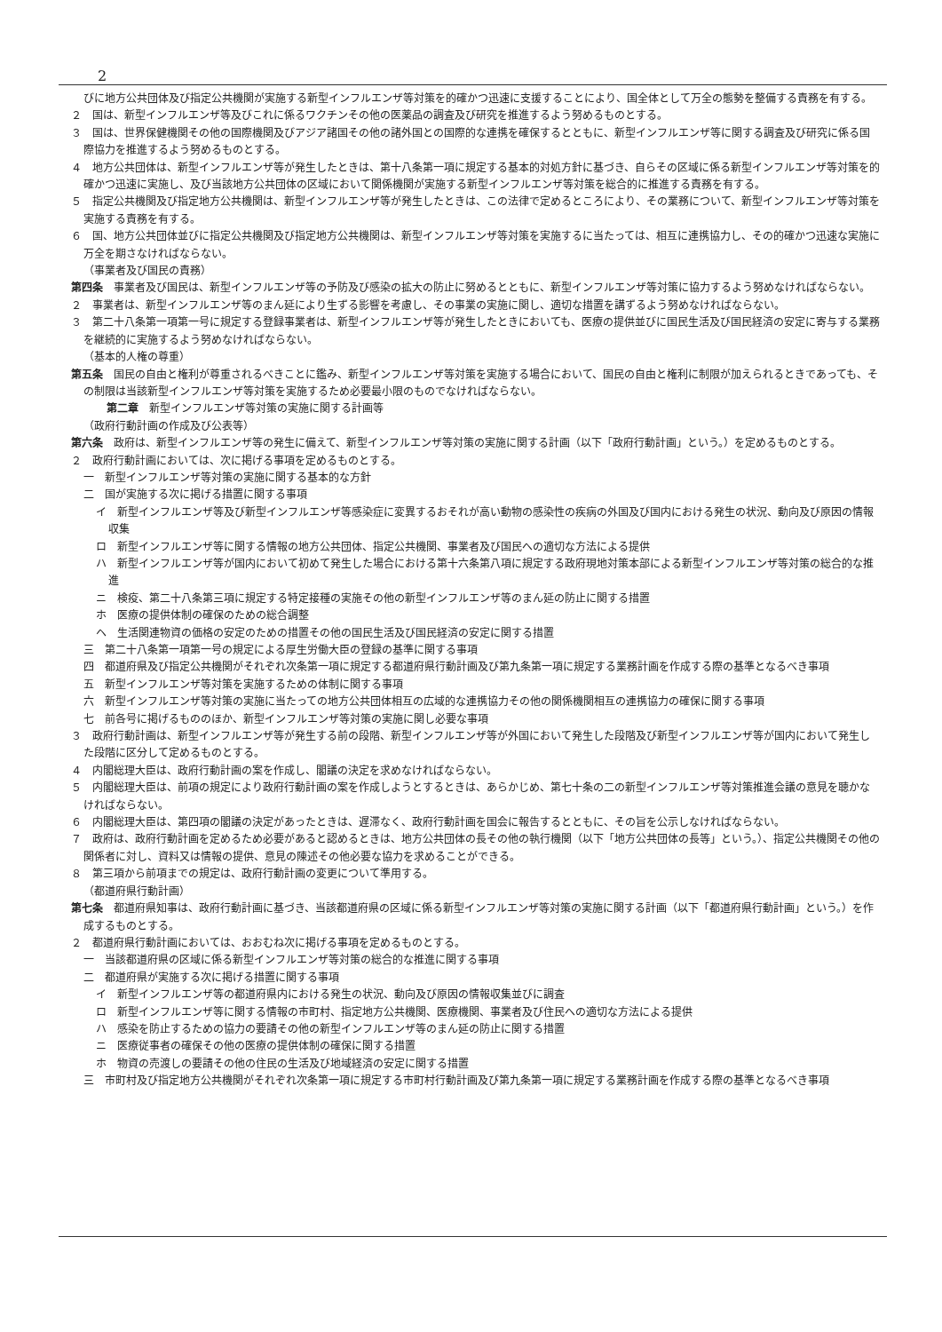2
びに地方公共団体及び指定公共機関が実施する新型インフルエンザ等対策を的確かつ迅速に支援することにより、国全体として万全の態勢を整備する責務を有する。
２　国は、新型インフルエンザ等及びこれに係るワクチンその他の医薬品の調査及び研究を推進するよう努めるものとする。
３　国は、世界保健機関その他の国際機関及びアジア諸国その他の諸外国との国際的な連携を確保するとともに、新型インフルエンザ等に関する調査及び研究に係る国際協力を推進するよう努めるものとする。
４　地方公共団体は、新型インフルエンザ等が発生したときは、第十八条第一項に規定する基本的対処方針に基づき、自らその区域に係る新型インフルエンザ等対策を的確かつ迅速に実施し、及び当該地方公共団体の区域において関係機関が実施する新型インフルエンザ等対策を総合的に推進する責務を有する。
５　指定公共機関及び指定地方公共機関は、新型インフルエンザ等が発生したときは、この法律で定めるところにより、その業務について、新型インフルエンザ等対策を実施する責務を有する。
６　国、地方公共団体並びに指定公共機関及び指定地方公共機関は、新型インフルエンザ等対策を実施するに当たっては、相互に連携協力し、その的確かつ迅速な実施に万全を期さなければならない。
（事業者及び国民の責務）
第四条　事業者及び国民は、新型インフルエンザ等の予防及び感染の拡大の防止に努めるとともに、新型インフルエンザ等対策に協力するよう努めなければならない。
２　事業者は、新型インフルエンザ等のまん延により生ずる影響を考慮し、その事業の実施に関し、適切な措置を講ずるよう努めなければならない。
３　第二十八条第一項第一号に規定する登録事業者は、新型インフルエンザ等が発生したときにおいても、医療の提供並びに国民生活及び国民経済の安定に寄与する業務を継続的に実施するよう努めなければならない。
（基本的人権の尊重）
第五条　国民の自由と権利が尊重されるべきことに鑑み、新型インフルエンザ等対策を実施する場合において、国民の自由と権利に制限が加えられるときであっても、その制限は当該新型インフルエンザ等対策を実施するため必要最小限のものでなければならない。
第二章　新型インフルエンザ等対策の実施に関する計画等
（政府行動計画の作成及び公表等）
第六条　政府は、新型インフルエンザ等の発生に備えて、新型インフルエンザ等対策の実施に関する計画（以下「政府行動計画」という。）を定めるものとする。
２　政府行動計画においては、次に掲げる事項を定めるものとする。
一　新型インフルエンザ等対策の実施に関する基本的な方針
二　国が実施する次に掲げる措置に関する事項
イ　新型インフルエンザ等及び新型インフルエンザ等感染症に変異するおそれが高い動物の感染性の疾病の外国及び国内における発生の状況、動向及び原因の情報収集
ロ　新型インフルエンザ等に関する情報の地方公共団体、指定公共機関、事業者及び国民への適切な方法による提供
ハ　新型インフルエンザ等が国内において初めて発生した場合における第十六条第八項に規定する政府現地対策本部による新型インフルエンザ等対策の総合的な推進
ニ　検疫、第二十八条第三項に規定する特定接種の実施その他の新型インフルエンザ等のまん延の防止に関する措置
ホ　医療の提供体制の確保のための総合調整
ヘ　生活関連物資の価格の安定のための措置その他の国民生活及び国民経済の安定に関する措置
三　第二十八条第一項第一号の規定による厚生労働大臣の登録の基準に関する事項
四　都道府県及び指定公共機関がそれぞれ次条第一項に規定する都道府県行動計画及び第九条第一項に規定する業務計画を作成する際の基準となるべき事項
五　新型インフルエンザ等対策を実施するための体制に関する事項
六　新型インフルエンザ等対策の実施に当たっての地方公共団体相互の広域的な連携協力その他の関係機関相互の連携協力の確保に関する事項
七　前各号に掲げるもののほか、新型インフルエンザ等対策の実施に関し必要な事項
３　政府行動計画は、新型インフルエンザ等が発生する前の段階、新型インフルエンザ等が外国において発生した段階及び新型インフルエンザ等が国内において発生した段階に区分して定めるものとする。
４　内閣総理大臣は、政府行動計画の案を作成し、閣議の決定を求めなければならない。
５　内閣総理大臣は、前項の規定により政府行動計画の案を作成しようとするときは、あらかじめ、第七十条の二の新型インフルエンザ等対策推進会議の意見を聴かなければならない。
６　内閣総理大臣は、第四項の閣議の決定があったときは、遅滞なく、政府行動計画を国会に報告するとともに、その旨を公示しなければならない。
７　政府は、政府行動計画を定めるため必要があると認めるときは、地方公共団体の長その他の執行機関（以下「地方公共団体の長等」という。）、指定公共機関その他の関係者に対し、資料又は情報の提供、意見の陳述その他必要な協力を求めることができる。
８　第三項から前項までの規定は、政府行動計画の変更について準用する。
（都道府県行動計画）
第七条　都道府県知事は、政府行動計画に基づき、当該都道府県の区域に係る新型インフルエンザ等対策の実施に関する計画（以下「都道府県行動計画」という。）を作成するものとする。
２　都道府県行動計画においては、おおむね次に掲げる事項を定めるものとする。
一　当該都道府県の区域に係る新型インフルエンザ等対策の総合的な推進に関する事項
二　都道府県が実施する次に掲げる措置に関する事項
イ　新型インフルエンザ等の都道府県内における発生の状況、動向及び原因の情報収集並びに調査
ロ　新型インフルエンザ等に関する情報の市町村、指定地方公共機関、医療機関、事業者及び住民への適切な方法による提供
ハ　感染を防止するための協力の要請その他の新型インフルエンザ等のまん延の防止に関する措置
ニ　医療従事者の確保その他の医療の提供体制の確保に関する措置
ホ　物資の売渡しの要請その他の住民の生活及び地域経済の安定に関する措置
三　市町村及び指定地方公共機関がそれぞれ次条第一項に規定する市町村行動計画及び第九条第一項に規定する業務計画を作成する際の基準となるべき事項